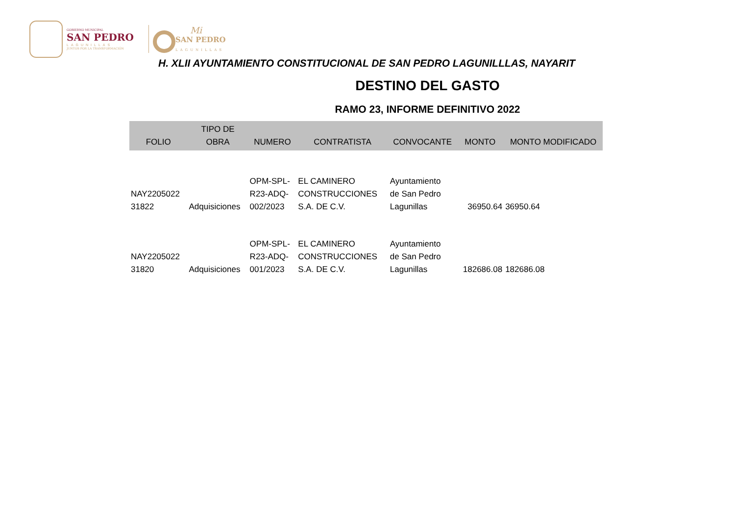GOBIERNO MUNICIPAL
SAN PEDRO
LAGUNILLAS
JUNTOS POR LA TRANSFORMACIÓN
Mi
SAN PEDRO
LAGUNILLAS
H. XLII AYUNTAMIENTO CONSTITUCIONAL DE SAN PEDRO LAGUNILLLAS, NAYARIT
DESTINO DEL GASTO
RAMO 23, INFORME DEFINITIVO 2022
| FOLIO | TIPO DE OBRA | NUMERO | CONTRATISTA | CONVOCANTE | MONTO | MONTO MODIFICADO |
| --- | --- | --- | --- | --- | --- | --- |
| NAY2205022 31822 | Adquisiciones | OPM-SPL- R23-ADQ- 002/2023 | EL CAMINERO CONSTRUCCIONES S.A. DE C.V. | Ayuntamiento de San Pedro Lagunillas | 36950.64 | 36950.64 |
| NAY2205022 31820 | Adquisiciones | OPM-SPL- R23-ADQ- 001/2023 | EL CAMINERO CONSTRUCCIONES S.A. DE C.V. | Ayuntamiento de San Pedro Lagunillas | 182686.08 | 182686.08 |